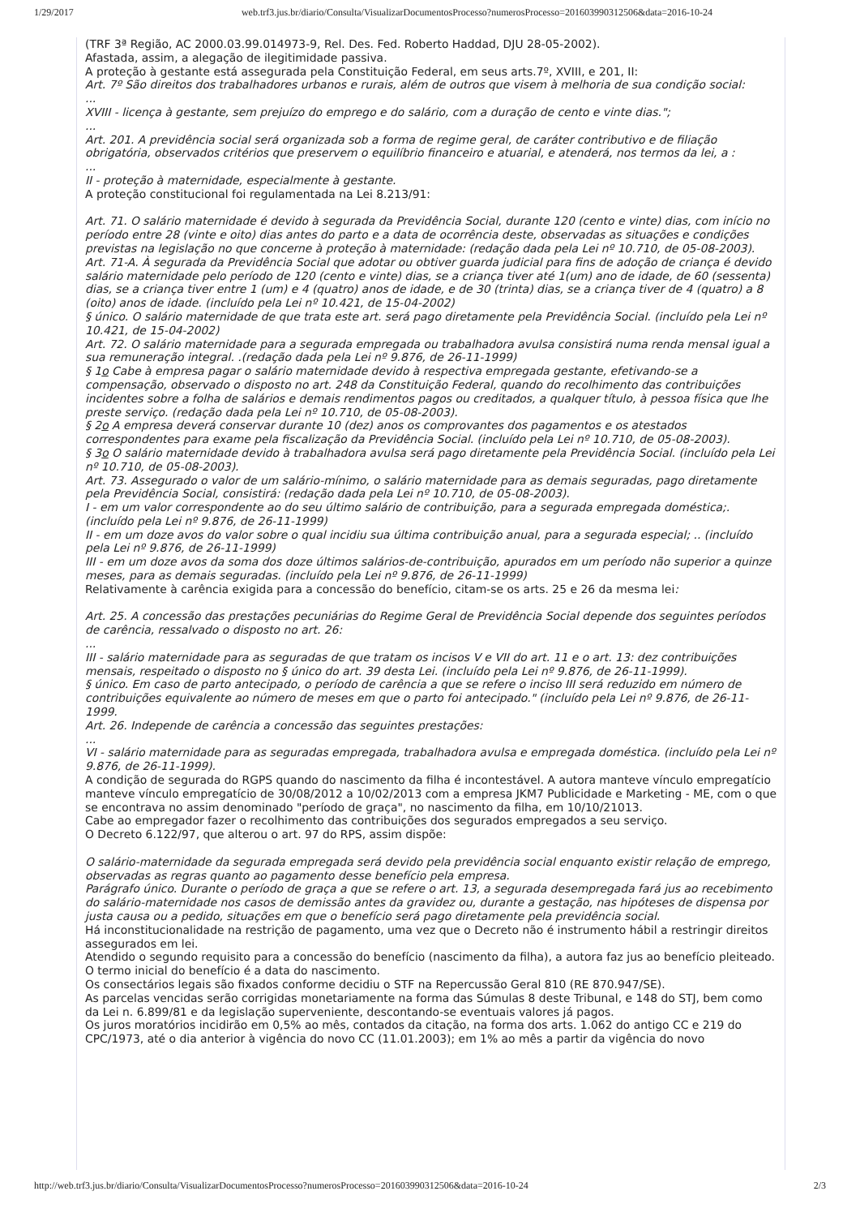1/29/2017 web.trf3.jus.br/diario/Consulta/VisualizarDocumentosProcesso?numerosProcesso=201603990312506&data=2016-10-24
(TRF 3ª Região, AC 2000.03.99.014973-9, Rel. Des. Fed. Roberto Haddad, DJU 28-05-2002).
Afastada, assim, a alegação de ilegitimidade passiva.
A proteção à gestante está assegurada pela Constituição Federal, em seus arts.7º, XVIII, e 201, II:
Art. 7º São direitos dos trabalhadores urbanos e rurais, além de outros que visem à melhoria de sua condição social:
...
XVIII - licença à gestante, sem prejuízo do emprego e do salário, com a duração de cento e vinte dias.";
...
Art. 201. A previdência social será organizada sob a forma de regime geral, de caráter contributivo e de filiação obrigatória, observados critérios que preservem o equilíbrio financeiro e atuarial, e atenderá, nos termos da lei, a :
...
II - proteção à maternidade, especialmente à gestante.
A proteção constitucional foi regulamentada na Lei 8.213/91:
Art. 71. O salário maternidade é devido à segurada da Previdência Social, durante 120 (cento e vinte) dias, com início no período entre 28 (vinte e oito) dias antes do parto e a data de ocorrência deste, observadas as situações e condições previstas na legislação no que concerne à proteção à maternidade: (redação dada pela Lei nº 10.710, de 05-08-2003).
Art. 71-A. À segurada da Previdência Social que adotar ou obtiver guarda judicial para fins de adoção de criança é devido salário maternidade pelo período de 120 (cento e vinte) dias, se a criança tiver até 1(um) ano de idade, de 60 (sessenta) dias, se a criança tiver entre 1 (um) e 4 (quatro) anos de idade, e de 30 (trinta) dias, se a criança tiver de 4 (quatro) a 8 (oito) anos de idade. (incluído pela Lei nº 10.421, de 15-04-2002)
§ único. O salário maternidade de que trata este art. será pago diretamente pela Previdência Social. (incluído pela Lei nº 10.421, de 15-04-2002)
Art. 72. O salário maternidade para a segurada empregada ou trabalhadora avulsa consistirá numa renda mensal igual a sua remuneração integral. .(redação dada pela Lei nº 9.876, de 26-11-1999)
§ 1o Cabe à empresa pagar o salário maternidade devido à respectiva empregada gestante, efetivando-se a compensação, observado o disposto no art. 248 da Constituição Federal, quando do recolhimento das contribuições incidentes sobre a folha de salários e demais rendimentos pagos ou creditados, a qualquer título, à pessoa física que lhe preste serviço. (redação dada pela Lei nº 10.710, de 05-08-2003).
§ 2o A empresa deverá conservar durante 10 (dez) anos os comprovantes dos pagamentos e os atestados correspondentes para exame pela fiscalização da Previdência Social. (incluído pela Lei nº 10.710, de 05-08-2003).
§ 3o O salário maternidade devido à trabalhadora avulsa será pago diretamente pela Previdência Social. (incluído pela Lei nº 10.710, de 05-08-2003).
Art. 73. Assegurado o valor de um salário-mínimo, o salário maternidade para as demais seguradas, pago diretamente pela Previdência Social, consistirá: (redação dada pela Lei nº 10.710, de 05-08-2003).
I - em um valor correspondente ao do seu último salário de contribuição, para a segurada empregada doméstica;. (incluído pela Lei nº 9.876, de 26-11-1999)
II - em um doze avos do valor sobre o qual incidiu sua última contribuição anual, para a segurada especial; .. (incluído pela Lei nº 9.876, de 26-11-1999)
III - em um doze avos da soma dos doze últimos salários-de-contribuição, apurados em um período não superior a quinze meses, para as demais seguradas. (incluído pela Lei nº 9.876, de 26-11-1999)
Relativamente à carência exigida para a concessão do benefício, citam-se os arts. 25 e 26 da mesma lei:
Art. 25. A concessão das prestações pecuniárias do Regime Geral de Previdência Social depende dos seguintes períodos de carência, ressalvado o disposto no art. 26:
...
III - salário maternidade para as seguradas de que tratam os incisos V e VII do art. 11 e o art. 13: dez contribuições mensais, respeitado o disposto no § único do art. 39 desta Lei. (incluído pela Lei nº 9.876, de 26-11-1999).
§ único. Em caso de parto antecipado, o período de carência a que se refere o inciso III será reduzido em número de contribuições equivalente ao número de meses em que o parto foi antecipado." (incluído pela Lei nº 9.876, de 26-11-1999.
Art. 26. Independe de carência a concessão das seguintes prestações:
...
VI - salário maternidade para as seguradas empregada, trabalhadora avulsa e empregada doméstica. (incluído pela Lei nº 9.876, de 26-11-1999).
A condição de segurada do RGPS quando do nascimento da filha é incontestável. A autora manteve vínculo empregatício manteve vínculo empregatício de 30/08/2012 a 10/02/2013 com a empresa JKM7 Publicidade e Marketing - ME, com o que se encontrava no assim denominado "período de graça", no nascimento da filha, em 10/10/21013.
Cabe ao empregador fazer o recolhimento das contribuições dos segurados empregados a seu serviço.
O Decreto 6.122/97, que alterou o art. 97 do RPS, assim dispõe:
O salário-maternidade da segurada empregada será devido pela previdência social enquanto existir relação de emprego, observadas as regras quanto ao pagamento desse benefício pela empresa.
Parágrafo único. Durante o período de graça a que se refere o art. 13, a segurada desempregada fará jus ao recebimento do salário-maternidade nos casos de demissão antes da gravidez ou, durante a gestação, nas hipóteses de dispensa por justa causa ou a pedido, situações em que o benefício será pago diretamente pela previdência social.
Há inconstitucionalidade na restrição de pagamento, uma vez que o Decreto não é instrumento hábil a restringir direitos assegurados em lei.
Atendido o segundo requisito para a concessão do benefício (nascimento da filha), a autora faz jus ao benefício pleiteado.
O termo inicial do benefício é a data do nascimento.
Os consectários legais são fixados conforme decidiu o STF na Repercussão Geral 810 (RE 870.947/SE).
As parcelas vencidas serão corrigidas monetariamente na forma das Súmulas 8 deste Tribunal, e 148 do STJ, bem como da Lei n. 6.899/81 e da legislação superveniente, descontando-se eventuais valores já pagos.
Os juros moratórios incidirão em 0,5% ao mês, contados da citação, na forma dos arts. 1.062 do antigo CC e 219 do CPC/1973, até o dia anterior à vigência do novo CC (11.01.2003); em 1% ao mês a partir da vigência do novo
http://web.trf3.jus.br/diario/Consulta/VisualizarDocumentosProcesso?numerosProcesso=201603990312506&data=2016-10-24 2/3